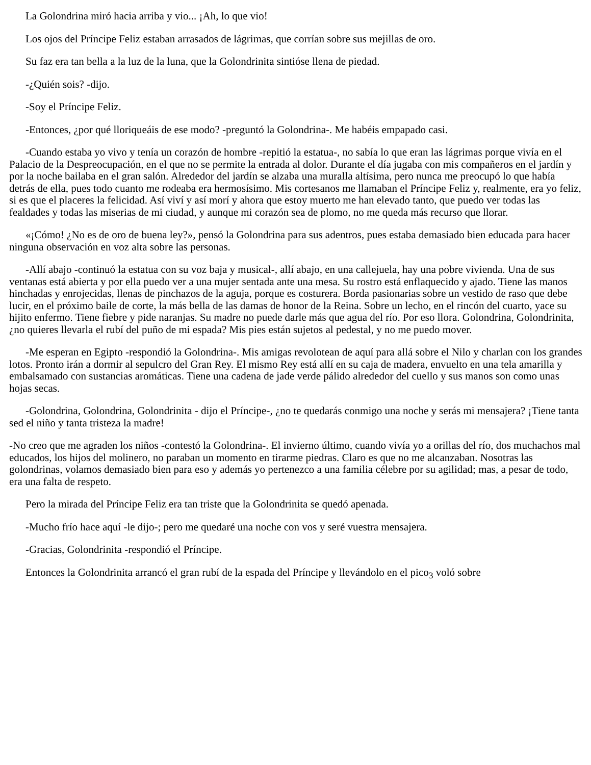La Golondrina miró hacia arriba y vio... ¡Ah, lo que vio!
Los ojos del Príncipe Feliz estaban arrasados de lágrimas, que corrían sobre sus mejillas de oro.
Su faz era tan bella a la luz de la luna, que la Golondrinita sintióse llena de piedad.
-¿Quién sois? -dijo.
-Soy el Príncipe Feliz.
-Entonces, ¿por qué lloriqueáis de ese modo? -preguntó la Golondrina-. Me habéis empapado casi.
-Cuando estaba yo vivo y tenía un corazón de hombre -repitió la estatua-, no sabía lo que eran las lágrimas porque vivía en el Palacio de la Despreocupación, en el que no se permite la entrada al dolor. Durante el día jugaba con mis compañeros en el jardín y por la noche bailaba en el gran salón. Alrededor del jardín se alzaba una muralla altísima, pero nunca me preocupó lo que había detrás de ella, pues todo cuanto me rodeaba era hermosísimo. Mis cortesanos me llamaban el Príncipe Feliz y, realmente, era yo feliz, si es que el placeres la felicidad. Así viví y así morí y ahora que estoy muerto me han elevado tanto, que puedo ver todas las fealdades y todas las miserias de mi ciudad, y aunque mi corazón sea de plomo, no me queda más recurso que llorar.
«¡Cómo! ¿No es de oro de buena ley?», pensó la Golondrina para sus adentros, pues estaba demasiado bien educada para hacer ninguna observación en voz alta sobre las personas.
-Allí abajo -continuó la estatua con su voz baja y musical-, allí abajo, en una callejuela, hay una pobre vivienda. Una de sus ventanas está abierta y por ella puedo ver a una mujer sentada ante una mesa. Su rostro está enflaquecido y ajado. Tiene las manos hinchadas y enrojecidas, llenas de pinchazos de la aguja, porque es costurera. Borda pasionarias sobre un vestido de raso que debe lucir, en el próximo baile de corte, la más bella de las damas de honor de la Reina. Sobre un lecho, en el rincón del cuarto, yace su hijito enfermo. Tiene fiebre y pide naranjas. Su madre no puede darle más que agua del río. Por eso llora. Golondrina, Golondrinita, ¿no quieres llevarla el rubí del puño de mi espada? Mis pies están sujetos al pedestal, y no me puedo mover.
-Me esperan en Egipto -respondió la Golondrina-. Mis amigas revolotean de aquí para allá sobre el Nilo y charlan con los grandes lotos. Pronto irán a dormir al sepulcro del Gran Rey. El mismo Rey está allí en su caja de madera, envuelto en una tela amarilla y embalsamado con sustancias aromáticas. Tiene una cadena de jade verde pálido alrededor del cuello y sus manos son como unas hojas secas.
-Golondrina, Golondrina, Golondrinita - dijo el Príncipe-, ¿no te quedarás conmigo una noche y serás mi mensajera? ¡Tiene tanta sed el niño y tanta tristeza la madre!
-No creo que me agraden los niños -contestó la Golondrina-. El invierno último, cuando vivía yo a orillas del río, dos muchachos mal educados, los hijos del molinero, no paraban un momento en tirarme piedras. Claro es que no me alcanzaban. Nosotras las golondrinas, volamos demasiado bien para eso y además yo pertenezco a una familia célebre por su agilidad; mas, a pesar de todo, era una falta de respeto.
Pero la mirada del Príncipe Feliz era tan triste que la Golondrinita se quedó apenada.
-Mucho frío hace aquí -le dijo-; pero me quedaré una noche con vos y seré vuestra mensajera.
-Gracias, Golondrinita -respondió el Príncipe.
Entonces la Golondrinita arrancó el gran rubí de la espada del Príncipe y llevándolo en el pico<sub>3</sub> voló sobre